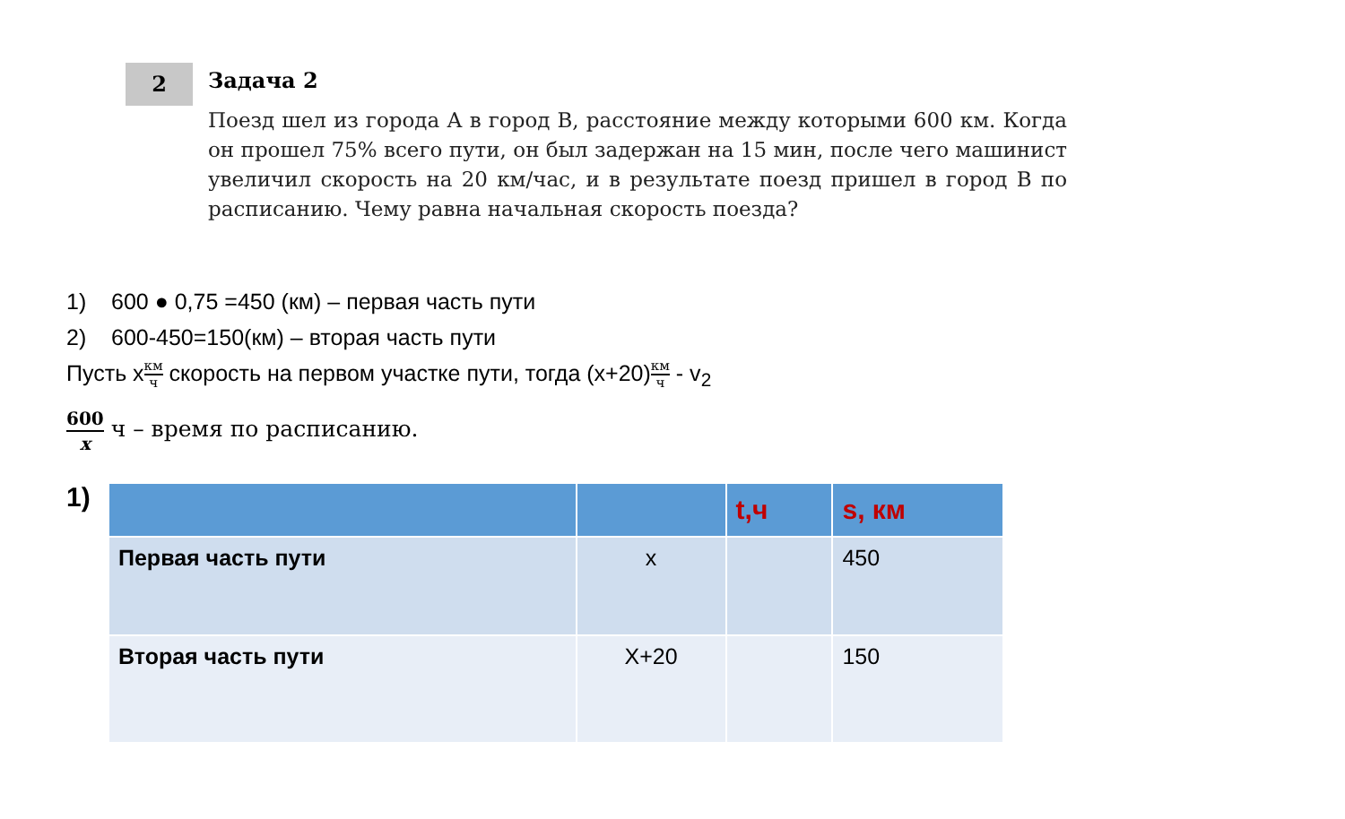2
Задача 2
Поезд шел из города А в город В, расстояние между которыми 600 км. Когда он прошел 75% всего пути, он был задержан на 15 мин, после чего машинист увеличил скорость на 20 км/час, и в результате поезд пришел в город В по расписанию. Чему равна начальная скорость поезда?
1) 600 ● 0,75 =450 (км) – первая часть пути
2) 600-450=150(км) – вторая часть пути
Пусть xкм ч скорость на первом участке пути, тогда (x+20)км ч - v<sub>2</sub>
600 x ч – время по расписанию.
1)
| | | t,ч | s, км |
| --- | --- | --- | --- |
| Первая часть пути | x | | 450 |
| Вторая часть пути | X+20 | | 150 |